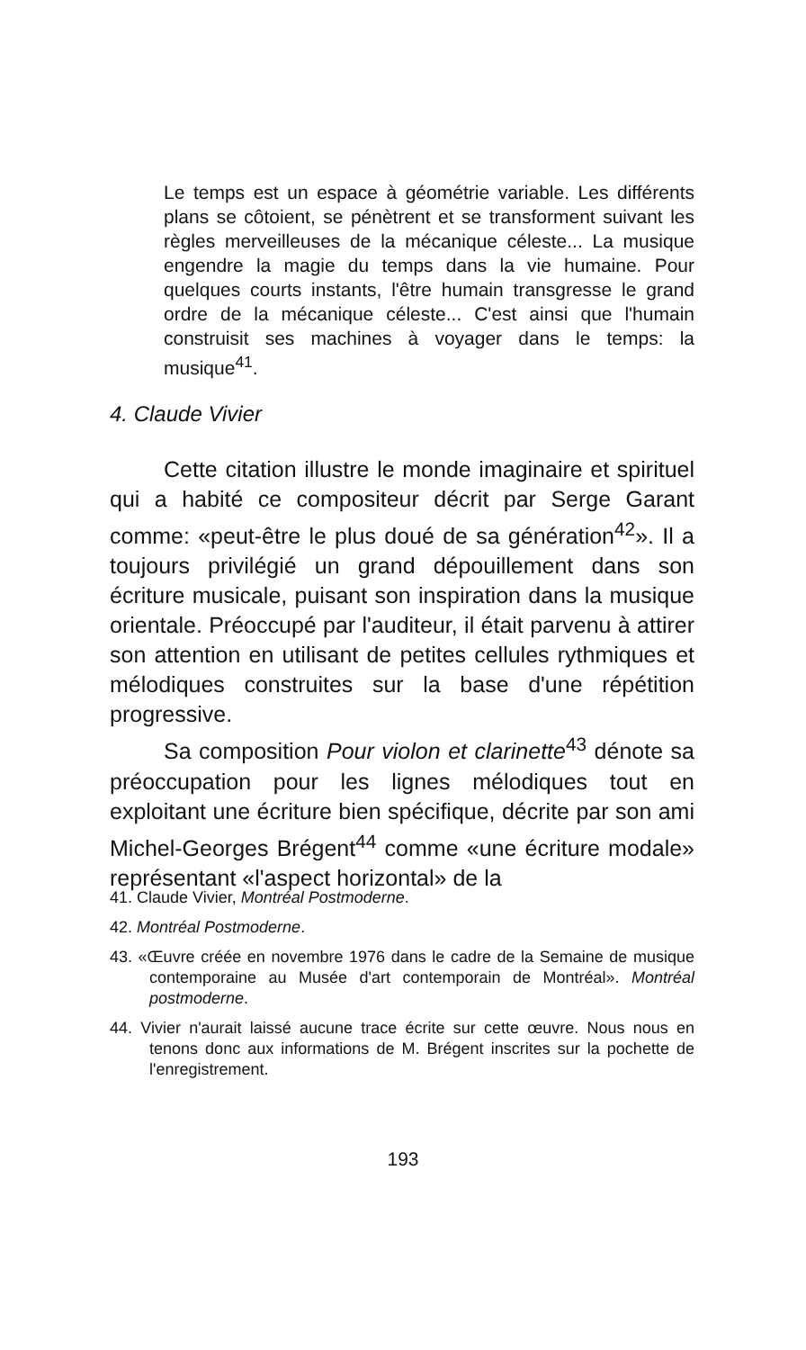Le temps est un espace à géométrie variable. Les différents plans se côtoient, se pénètrent et se transforment suivant les règles merveilleuses de la mécanique céleste... La musique engendre la magie du temps dans la vie humaine. Pour quelques courts instants, l'être humain transgresse le grand ordre de la mécanique céleste... C'est ainsi que l'humain construisit ses machines à voyager dans le temps: la musique<sup>41</sup>.
4. Claude Vivier
Cette citation illustre le monde imaginaire et spirituel qui a habité ce compositeur décrit par Serge Garant comme: «peut-être le plus doué de sa génération<sup>42</sup>». Il a toujours privilégié un grand dépouillement dans son écriture musicale, puisant son inspiration dans la musique orientale. Préoccupé par l'auditeur, il était parvenu à attirer son attention en utilisant de petites cellules rythmiques et mélodiques construites sur la base d'une répétition progressive.
Sa composition Pour violon et clarinette<sup>43</sup> dénote sa préoccupation pour les lignes mélodiques tout en exploitant une écriture bien spécifique, décrite par son ami Michel-Georges Brégent<sup>44</sup> comme «une écriture modale» représentant «l'aspect horizontal» de la
41. Claude Vivier, Montréal Postmoderne.
42. Montréal Postmoderne.
43. «Œuvre créée en novembre 1976 dans le cadre de la Semaine de musique contemporaine au Musée d'art contemporain de Montréal». Montréal postmoderne.
44. Vivier n'aurait laissé aucune trace écrite sur cette œuvre. Nous nous en tenons donc aux informations de M. Brégent inscrites sur la pochette de l'enregistrement.
193